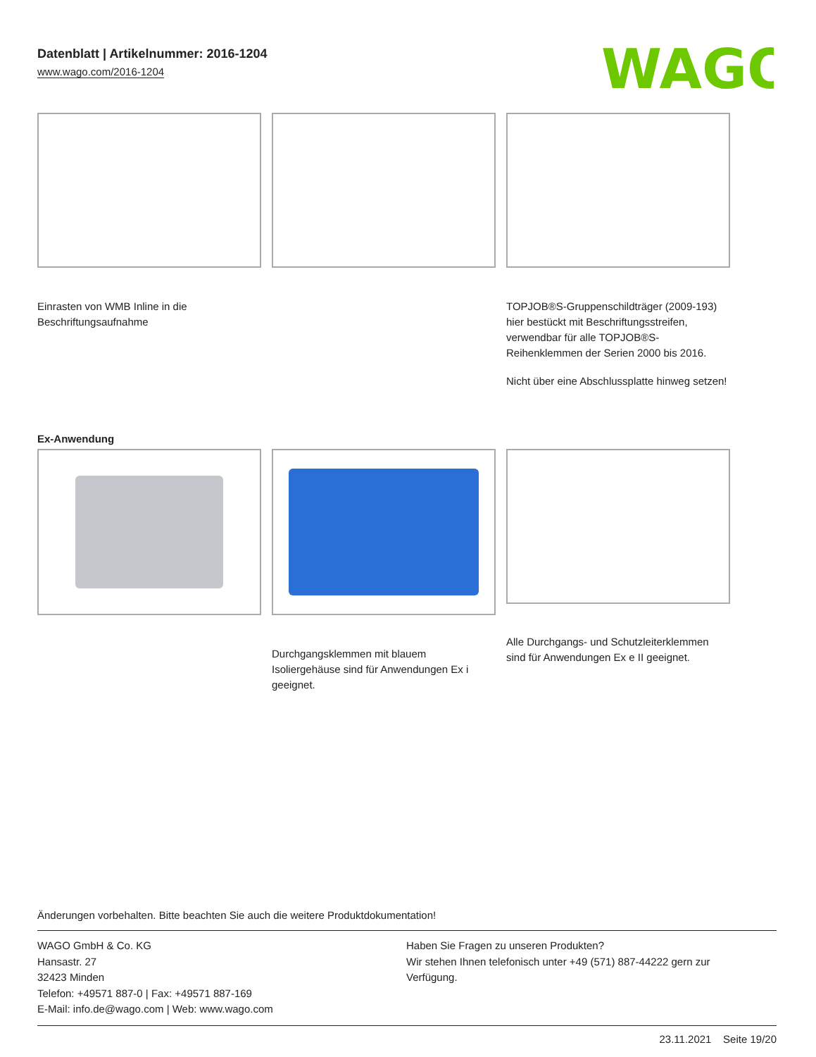Datenblatt | Artikelnummer: 2016-1204
www.wago.com/2016-1204
WAGO
Einrasten von WMB Inline in die Beschriftungsaufnahme
TOPJOB®S-Gruppenschildträger (2009-193) hier bestückt mit Beschriftungsstreifen, verwendbar für alle TOPJOB®S-Reihenklemmen der Serien 2000 bis 2016.
Nicht über eine Abschlussplatte hinweg setzen!
Ex-Anwendung
Durchgangsklemmen mit blauem Isoliergehäuse sind für Anwendungen Ex i geeignet.
Alle Durchgangs- und Schutzleiterklemmen sind für Anwendungen Ex e II geeignet.
Änderungen vorbehalten. Bitte beachten Sie auch die weitere Produktdokumentation!
WAGO GmbH & Co. KG
Hansastr. 27
32423 Minden
Telefon: +49571 887-0 | Fax: +49571 887-169
E-Mail: info.de@wago.com | Web: www.wago.com
Haben Sie Fragen zu unseren Produkten?
Wir stehen Ihnen telefonisch unter +49 (571) 887-44222 gern zur Verfügung.
23.11.2021 Seite 19/20